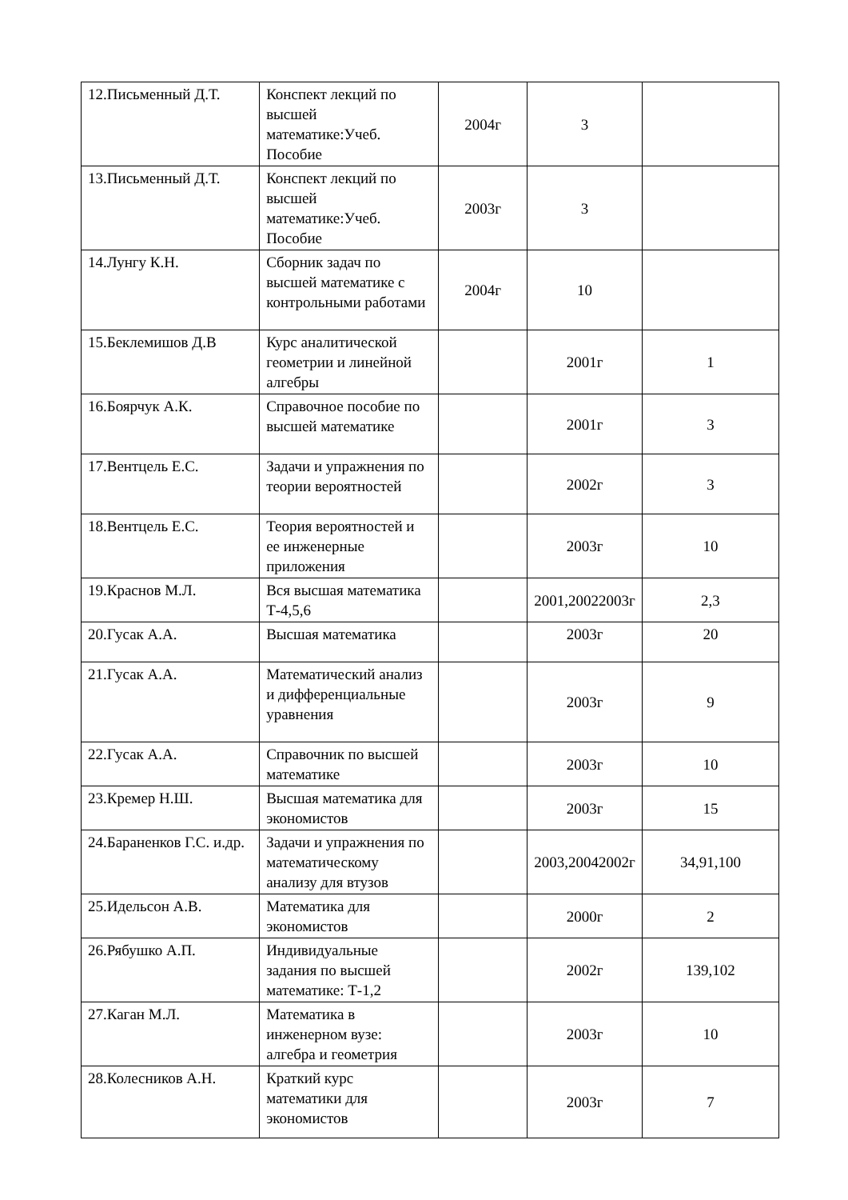| 12.Письменный Д.Т. | Конспект лекций по высшей математике:Учеб. Пособие | 2004г | 3 | |
| 13.Письменный Д.Т. | Конспект лекций по высшей математике:Учеб. Пособие | 2003г | 3 | |
| 14.Лунгу К.Н. | Сборник задач по высшей математике с контрольными работами | 2004г | 10 | |
| 15.Беклемишов Д.В | Курс аналитической геометрии и линейной алгебры | | 2001г | 1 |
| 16.Боярчук А.К. | Справочное пособие по высшей математике | | 2001г | 3 |
| 17.Вентцель Е.С. | Задачи и упражнения по теории вероятностей | | 2002г | 3 |
| 18.Вентцель Е.С. | Теория вероятностей и ее инженерные приложения | | 2003г | 10 |
| 19.Краснов М.Л. | Вся высшая математика Т-4,5,6 | | 2001,20022003г | 2,3 |
| 20.Гусак А.А. | Высшая математика | | 2003г | 20 |
| 21.Гусак А.А. | Математический анализ и дифференциальные уравнения | | 2003г | 9 |
| 22.Гусак А.А. | Справочник по высшей математике | | 2003г | 10 |
| 23.Кремер Н.Ш. | Высшая математика для экономистов | | 2003г | 15 |
| 24.Бараненков Г.С. и.др. | Задачи и упражнения по математическому анализу для втузов | | 2003,20042002г | 34,91,100 |
| 25.Идельсон А.В. | Математика для экономистов | | 2000г | 2 |
| 26.Рябушко А.П. | Индивидуальные задания по высшей математике: Т-1,2 | | 2002г | 139,102 |
| 27.Каган М.Л. | Математика в инженерном вузе: алгебра и геометрия | | 2003г | 10 |
| 28.Колесников А.Н. | Краткий курс математики для экономистов | | 2003г | 7 |